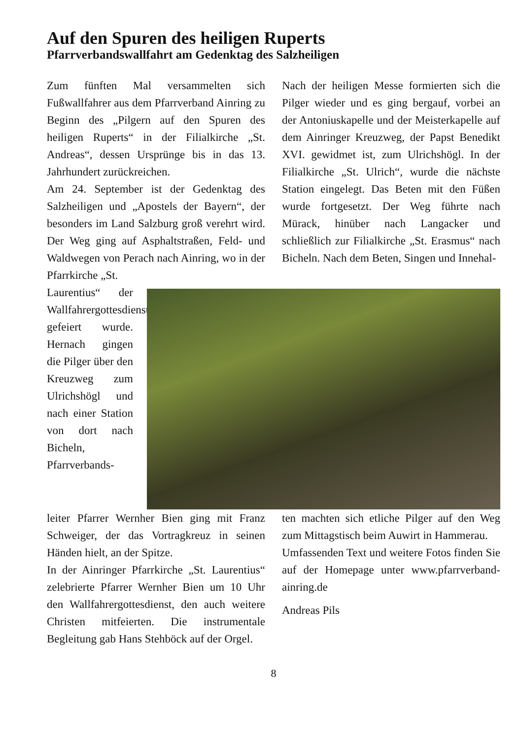Auf den Spuren des heiligen Ruperts
Pfarrverbandswallfahrt am Gedenktag des Salzheiligen
Zum fünften Mal versammelten sich Fußwallfahrer aus dem Pfarrverband Ainring zu Beginn des „Pilgern auf den Spuren des heiligen Ruperts“ in der Filialkirche „St. Andreas“, dessen Ursprünge bis in das 13. Jahrhundert zurückreichen.
Am 24. September ist der Gedenktag des Salzheiligen und „Apostels der Bayern“, der besonders im Land Salzburg groß verehrt wird. Der Weg ging auf Asphaltstraßen, Feld- und Waldwegen von Perach nach Ainring, wo in der Pfarrkirche „St.
Nach der heiligen Messe formierten sich die Pilger wieder und es ging bergauf, vorbei an der Antoniuskapelle und der Meisterkapelle auf dem Ainringer Kreuzweg, der Papst Benedikt XVI. gewidmet ist, zum Ulrichshögl. In der Filialkirche „St. Ulrich“, wurde die nächste Station eingelegt. Das Beten mit den Füßen wurde fortgesetzt. Der Weg führte nach Mürack, hinüber nach Langacker und schließlich zur Filialkirche „St. Erasmus“ nach Bicheln. Nach dem Beten, Singen und Innehal-
Laurentius“ der Wallfahrergottesdienst gefeiert wurde. Hernach gingen die Pilger über den Kreuzweg zum Ulrichshögl und nach einer Station von dort nach Bicheln, Pfarrverbands-
leiter Pfarrer Wernher Bien ging mit Franz Schweiger, der das Vortragkreuz in seinen Händen hielt, an der Spitze.
In der Ainringer Pfarrkirche „St. Laurentius“ zelebrierte Pfarrer Wernher Bien um 10 Uhr den Wallfahrergottesdienst, den auch weitere Christen mitfeierten. Die instrumentale Begleitung gab Hans Stehböck auf der Orgel.
ten machten sich etliche Pilger auf den Weg zum Mittagstisch beim Auwirt in Hammerau.
Umfassenden Text und weitere Fotos finden Sie auf der Homepage unter www.pfarrverband-ainring.de
Andreas Pils
8